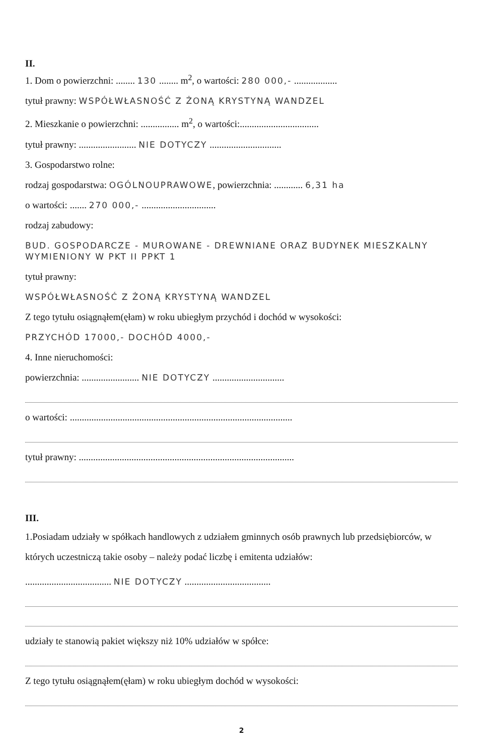II.
1. Dom o powierzchni: ........ 130 ........ m<sup>2</sup>, o wartości: 280 000,- ..................
tytuł prawny: WSPÓŁWŁASNOŚĆ Z ŻONĄ KRYSTYNĄ WANDZEL
2. Mieszkanie o powierzchni: ................ m<sup>2</sup>, o wartości:.................................
tytuł prawny: ........................ NIE DOTYCZY ..............................
3. Gospodarstwo rolne:
rodzaj gospodarstwa: OGÓLNOUPRAWOWE, powierzchnia: ............ 6,31 ha
o wartości: ....... 270 000,- ...............................
rodzaj zabudowy:
BUD. GOSPODARCZE - MUROWANE - DREWNIANE ORAZ BUDYNEK MIESZKALNY WYMIENIONY W PKT II PPKT 1
tytuł prawny:
WSPÓŁWŁASNOŚĆ Z ŻONĄ KRYSTYNĄ WANDZEL
Z tego tytułu osiągnąłem(ęłam) w roku ubiegłym przychód i dochód w wysokości:
PRZYCHÓD 17000,- DOCHÓD 4000,-
4. Inne nieruchomości:
powierzchnia: ........................ NIE DOTYCZY ..............................
o wartości: .............................................................................................
tytuł prawny: ..........................................................................................
III.
1.Posiadam udziały w spółkach handlowych z udziałem gminnych osób prawnych lub przedsiębiorców, w których uczestniczą takie osoby – należy podać liczbę i emitenta udziałów:
.................................... NIE DOTYCZY ....................................
udziały te stanowią pakiet większy niż 10% udziałów w spółce:
Z tego tytułu osiągnąłem(ęłam) w roku ubiegłym dochód w wysokości:
2